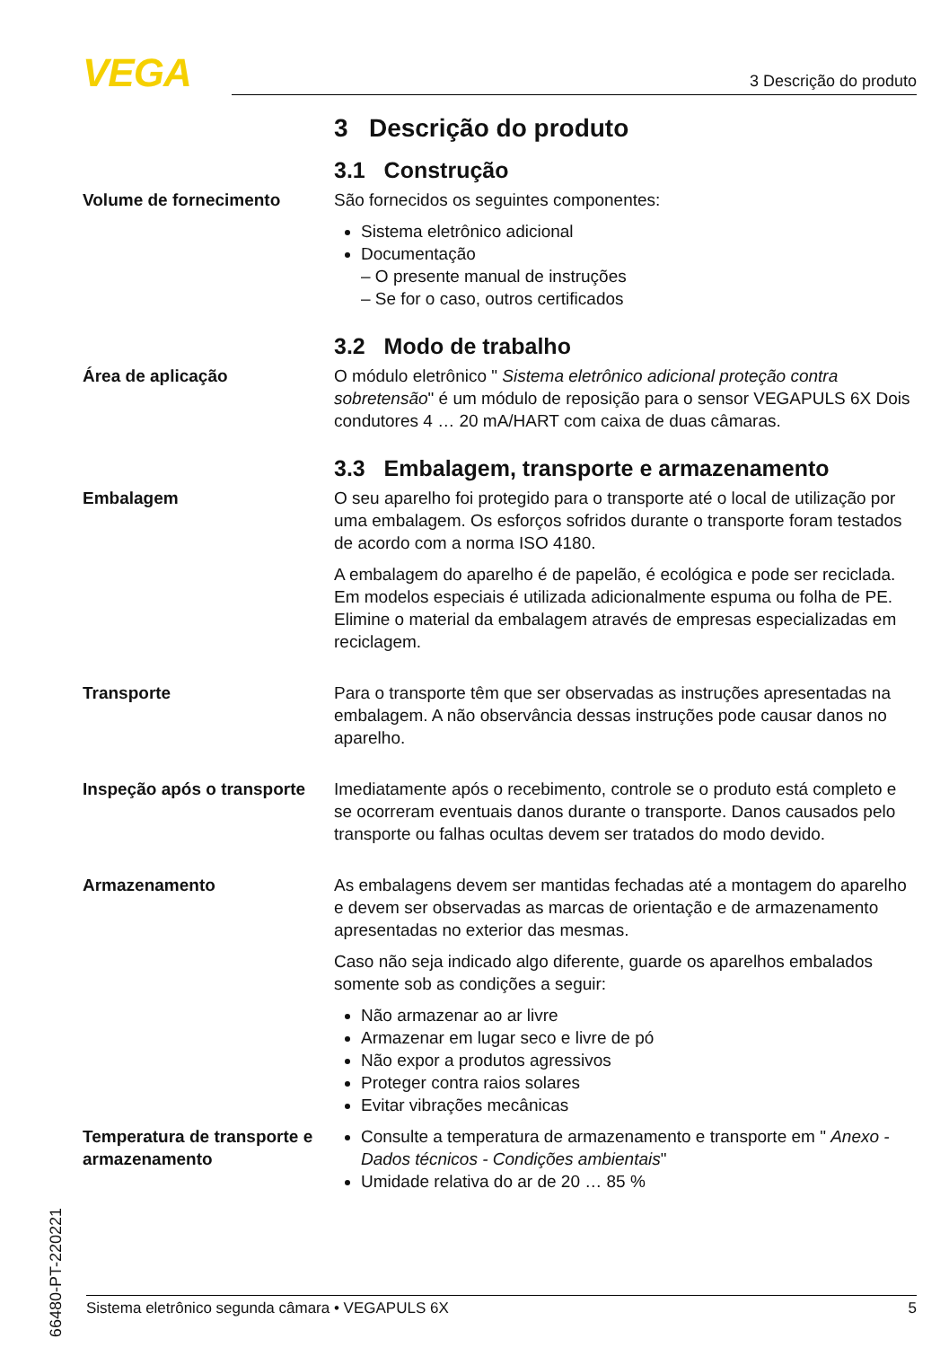VEGA 3 Descrição do produto
3 Descrição do produto
3.1 Construção
Volume de fornecimento São fornecidos os seguintes componentes:
Sistema eletrônico adicional
Documentação
– O presente manual de instruções
– Se for o caso, outros certificados
3.2 Modo de trabalho
Área de aplicação O módulo eletrônico " Sistema eletrônico adicional proteção contra sobretensão" é um módulo de reposição para o sensor VEGAPULS 6X Dois condutores 4 … 20 mA/HART com caixa de duas câmaras.
3.3 Embalagem, transporte e armazenamento
Embalagem O seu aparelho foi protegido para o transporte até o local de utilização por uma embalagem. Os esforços sofridos durante o transporte foram testados de acordo com a norma ISO 4180.
A embalagem do aparelho é de papelão, é ecológica e pode ser reciclada. Em modelos especiais é utilizada adicionalmente espuma ou folha de PE. Elimine o material da embalagem através de empresas especializadas em reciclagem.
Transporte Para o transporte têm que ser observadas as instruções apresentadas na embalagem. A não observância dessas instruções pode causar danos no aparelho.
Inspeção após o transporte
Imediatamente após o recebimento, controle se o produto está completo e se ocorreram eventuais danos durante o transporte. Danos causados pelo transporte ou falhas ocultas devem ser tratados do modo devido.
Armazenamento As embalagens devem ser mantidas fechadas até a montagem do aparelho e devem ser observadas as marcas de orientação e de armazenamento apresentadas no exterior das mesmas.
Caso não seja indicado algo diferente, guarde os aparelhos embalados somente sob as condições a seguir:
Não armazenar ao ar livre
Armazenar em lugar seco e livre de pó
Não expor a produtos agressivos
Proteger contra raios solares
Evitar vibrações mecânicas
Temperatura de transporte e armazenamento
Consulte a temperatura de armazenamento e transporte em " Anexo - Dados técnicos - Condições ambientais"
Umidade relativa do ar de 20 … 85 %
66480-PT-220221
Sistema eletrônico segunda câmara • VEGAPULS 6X 5